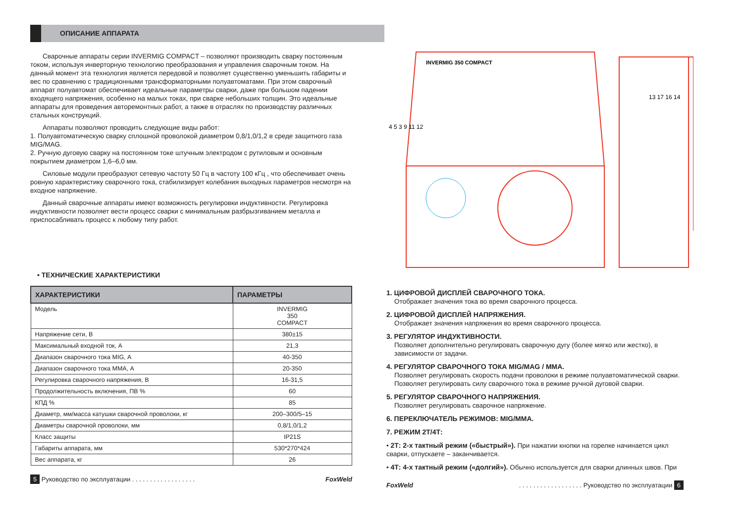ОПИСАНИЕ АППАРАТА
Сварочные аппараты серии INVERMIG COMPACT – позволяют производить сварку постоянным током, используя инверторную технологию преобразования и управления сварочным током. На данный момент эта технология является передовой и позволяет существенно уменьшить габариты и вес по сравнению с традиционными трансформаторными полуавтоматами. При этом сварочный аппарат полуавтомат обеспечивает идеальные параметры сварки, даже при большом падении входящего напряжения, особенно на малых токах, при сварке небольших толщин. Это идеальные аппараты для проведения авторемонтных работ, а также в отраслях по производству различных стальных конструкций.
Аппараты позволяют проводить следующие виды работ:
1. Полуавтоматическую сварку сплошной проволокой диаметром 0,8/1,0/1,2 в среде защитного газа MIG/MAG.
2. Ручную дуговую сварку на постоянном токе штучным электродом с рутиловым и основным покрытием диаметром 1,6–6,0 мм.
Силовые модули преобразуют сетевую частоту 50 Гц в частоту 100 кГц , что обеспечивает очень ровную характеристику сварочного тока, стабилизирует колебания выходных параметров несмотря на входное напряжение.
Данный сварочные аппараты имеют возможность регулировки индуктивности. Регулировка индуктивности позволяет вести процесс сварки с минимальным разбрызгиванием металла и приспосабливать процесс к любому типу работ.
• ТЕХНИЧЕСКИЕ ХАРАКТЕРИСТИКИ
| ХАРАКТЕРИСТИКИ | ПАРАМЕТРЫ |
| --- | --- |
| Модель | INVERMIG 350 COMPACT |
| Напряжение сети, В | 380±15 |
| Максимальный входной ток, А | 21,3 |
| Диапазон сварочного тока MIG, А | 40-350 |
| Диапазон сварочного тока ММА, А | 20-350 |
| Регулировка сварочного напряжения, В | 16-31,5 |
| Продолжительность включения, ПВ % | 60 |
| КПД % | 85 |
| Диаметр, мм/масса катушки сварочной проволоки, кг | 200–300/5–15 |
| Диаметры сварочной проволоки, мм | 0,8/1,0/1,2 |
| Класс защиты | IP21S |
| Габариты аппарата, мм | 530*270*424 |
| Вес аппарата, кг | 26 |
5 Руководство по эксплуатации . . . . . . . . . . . . . . . . . . FoxWeld
INVERMIG 350 COMPACT
4 5 3 9 11 12
13 17 16 14
1. ЦИФРОВОЙ ДИСПЛЕЙ СВАРОЧНОГО ТОКА.
Отображает значения тока во время сварочного процесса.
2. ЦИФРОВОЙ ДИСПЛЕЙ НАПРЯЖЕНИЯ.
Отображает значения напряжения во время сварочного процесса.
3. РЕГУЛЯТОР ИНДУКТИВНОСТИ.
Позволяет дополнительно регулировать сварочную дугу (более мягко или жестко), в зависимости от задачи.
4. РЕГУЛЯТОР СВАРОЧНОГО ТОКА MIG/MAG / MMA.
Позволяет регулировать скорость подачи проволоки в режиме полуавтоматической сварки. Позволяет регулировать силу сварочного тока в режиме ручной дуговой сварки.
5. РЕГУЛЯТОР СВАРОЧНОГО НАПРЯЖЕНИЯ.
Позволяет регулировать сварочное напряжение.
6. ПЕРЕКЛЮЧАТЕЛЬ РЕЖИМОВ: MIG/MMA.
7. РЕЖИМ 2Т/4Т:
• 2Т: 2-х тактный режим («быстрый»). При нажатии кнопки на горелке начинается цикл сварки, отпускаете – заканчивается.
• 4Т: 4-х тактный режим («долгий»). Обычно используется для сварки длинных швов. При
FoxWeld. . . . . . . . . . . . . . . . . . Руководство по эксплуатации 6